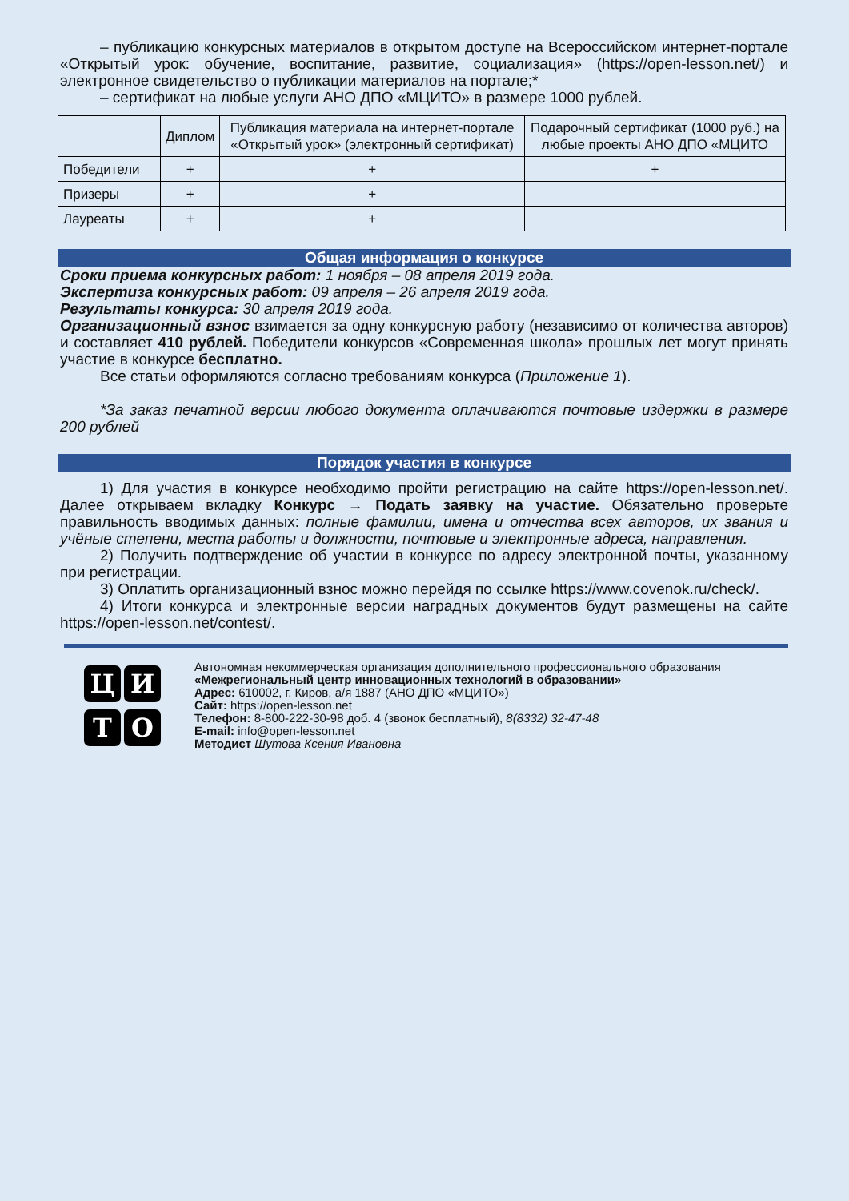– публикацию конкурсных материалов в открытом доступе на Всероссийском интернет-портале «Открытый урок: обучение, воспитание, развитие, социализация» (https://open-lesson.net/) и электронное свидетельство о публикации материалов на портале;*
– сертификат на любые услуги АНО ДПО «МЦИТО» в размере 1000 рублей.
| | Диплом | Публикация материала на интернет-портале «Открытый урок» (электронный сертификат) | Подарочный сертификат (1000 руб.) на любые проекты АНО ДПО «МЦИТО |
| --- | --- | --- | --- |
| Победители | + | + | + |
| Призеры | + | + | |
| Лауреаты | + | + | |
Общая информация о конкурсе
Сроки приема конкурсных работ: 1 ноября – 08 апреля 2019 года.
Экспертиза конкурсных работ: 09 апреля – 26 апреля 2019 года.
Результаты конкурса: 30 апреля 2019 года.
Организационный взнос взимается за одну конкурсную работу (независимо от количества авторов) и составляет 410 рублей. Победители конкурсов «Современная школа» прошлых лет могут принять участие в конкурсе бесплатно.
Все статьи оформляются согласно требованиям конкурса (Приложение 1).
*За заказ печатной версии любого документа оплачиваются почтовые издержки в размере 200 рублей
Порядок участия в конкурсе
1) Для участия в конкурсе необходимо пройти регистрацию на сайте https://open-lesson.net/. Далее открываем вкладку Конкурс → Подать заявку на участие. Обязательно проверьте правильность вводимых данных: полные фамилии, имена и отчества всех авторов, их звания и учёные степени, места работы и должности, почтовые и электронные адреса, направления.
2) Получить подтверждение об участии в конкурсе по адресу электронной почты, указанному при регистрации.
3) Оплатить организационный взнос можно перейдя по ссылке https://www.covenok.ru/check/.
4) Итоги конкурса и электронные версии наградных документов будут размещены на сайте https://open-lesson.net/contest/.
Ц
И
Т
О
Автономная некоммерческая организация дополнительного профессионального образования
«Межрегиональный центр инновационных технологий в образовании»
Адрес: 610002, г. Киров, а/я 1887 (АНО ДПО «МЦИТО»)
Сайт: https://open-lesson.net
Телефон: 8-800-222-30-98 доб. 4 (звонок бесплатный), 8(8332) 32-47-48
E-mail: info@open-lesson.net
Методист Шутова Ксения Ивановна